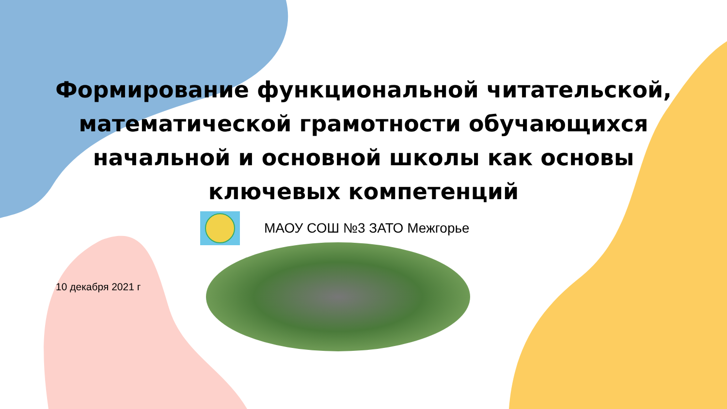Формирование функциональной читательской,
математической грамотности обучающихся
начальной и основной школы как основы
ключевых компетенций
МАОУ СОШ №3 ЗАТО Межгорье
10 декабря 2021 г